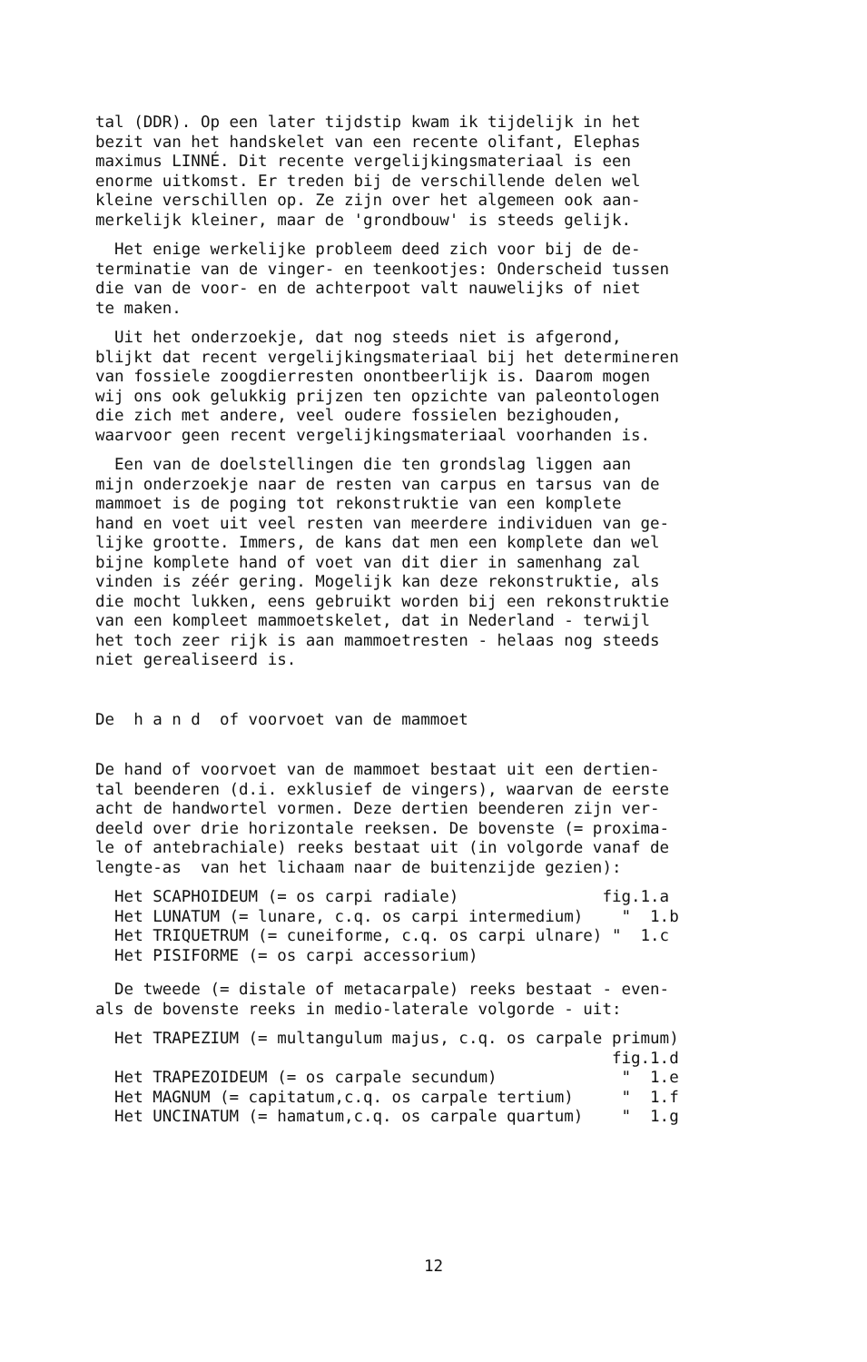tal (DDR). Op een later tijdstip kwam ik tijdelijk in het bezit van het handskelet van een recente olifant, Elephas maximus LINNÉ. Dit recente vergelijkingsmateriaal is een enorme uitkomst. Er treden bij de verschillende delen wel kleine verschillen op. Ze zijn over het algemeen ook aan- merkelijk kleiner, maar de 'grondbouw' is steeds gelijk.
Het enige werkelijke probleem deed zich voor bij de de- terminatie van de vinger- en teenkootjes: Onderscheid tussen die van de voor- en de achterpoot valt nauwelijks of niet te maken.
Uit het onderzoekje, dat nog steeds niet is afgerond, blijkt dat recent vergelijkingsmateriaal bij het determineren van fossiele zoogdierresten onontbeerlijk is. Daarom mogen wij ons ook gelukkig prijzen ten opzichte van paleontologen die zich met andere, veel oudere fossielen bezighouden, waarvoor geen recent vergelijkingsmateriaal voorhanden is.
Een van de doelstellingen die ten grondslag liggen aan mijn onderzoekje naar de resten van carpus en tarsus van de mammoet is de poging tot rekonstruktie van een komplete hand en voet uit veel resten van meerdere individuen van ge- lijke grootte. Immers, de kans dat men een komplete dan wel bijne komplete hand of voet van dit dier in samenhang zal vinden is zéér gering. Mogelijk kan deze rekonstruktie, als die mocht lukken, eens gebruikt worden bij een rekonstruktie van een kompleet mammoetskelet, dat in Nederland - terwijl het toch zeer rijk is aan mammoetresten - helaas nog steeds niet gerealiseerd is.
De h a n d of voorvoet van de mammoet
De hand of voorvoet van de mammoet bestaat uit een dertien- tal beenderen (d.i. exklusief de vingers), waarvan de eerste acht de handwortel vormen. Deze dertien beenderen zijn ver- deeld over drie horizontale reeksen. De bovenste (= proxima- le of antebrachiale) reeks bestaat uit (in volgorde vanaf de lengte-as van het lichaam naar de buitenzijde gezien):
Het SCAPHOIDEUM (= os carpi radiale) fig.1.a Het LUNATUM (= lunare, c.q. os carpi intermedium) " 1.b Het TRIQUETRUM (= cuneiforme, c.q. os carpi ulnare) " 1.c Het PISIFORME (= os carpi accessorium)
De tweede (= distale of metacarpale) reeks bestaat - even- als de bovenste reeks in medio-laterale volgorde - uit:
Het TRAPEZIUM (= multangulum majus, c.q. os carpale primum) fig.1.d Het TRAPEZOIDEUM (= os carpale secundum) " 1.e Het MAGNUM (= capitatum,c.q. os carpale tertium) " 1.f Het UNCINATUM (= hamatum,c.q. os carpale quartum) " 1.g
12